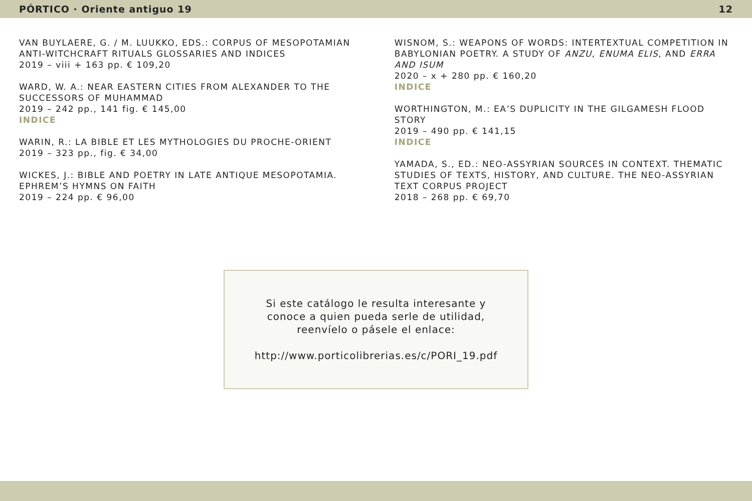PÓRTICO · Oriente antiguo 19 12
VAN BUYLAERE, G. / M. LUUKKO, EDS.: CORPUS OF MESOPOTAMIAN ANTI-WITCHCRAFT RITUALS GLOSSARIES AND INDICES
2019 – viii + 163 pp. € 109,20
WARD, W. A.: NEAR EASTERN CITIES FROM ALEXANDER TO THE SUCCESSORS OF MUHAMMAD
2019 – 242 pp., 141 fig. € 145,00
INDICE
WARIN, R.: LA BIBLE ET LES MYTHOLOGIES DU PROCHE-ORIENT
2019 – 323 pp., fig. € 34,00
WICKES, J.: BIBLE AND POETRY IN LATE ANTIQUE MESOPOTAMIA. EPHREM’S HYMNS ON FAITH
2019 – 224 pp. € 96,00
WISNOM, S.: WEAPONS OF WORDS: INTERTEXTUAL COMPETITION IN BABYLONIAN POETRY. A STUDY OF ANZU, ENUMA ELIS, AND ERRA AND ISUM
2020 – x + 280 pp. € 160,20
INDICE
WORTHINGTON, M.: EA’S DUPLICITY IN THE GILGAMESH FLOOD STORY
2019 – 490 pp. € 141,15
INDICE
YAMADA, S., ED.: NEO-ASSYRIAN SOURCES IN CONTEXT. THEMATIC STUDIES OF TEXTS, HISTORY, AND CULTURE. THE NEO-ASSYRIAN TEXT CORPUS PROJECT
2018 – 268 pp. € 69,70
Si este catálogo le resulta interesante y
conoce a quien pueda serle de utilidad,
reenvíelo o pásele el enlace:
http://www.porticolibrerias.es/c/PORI_19.pdf